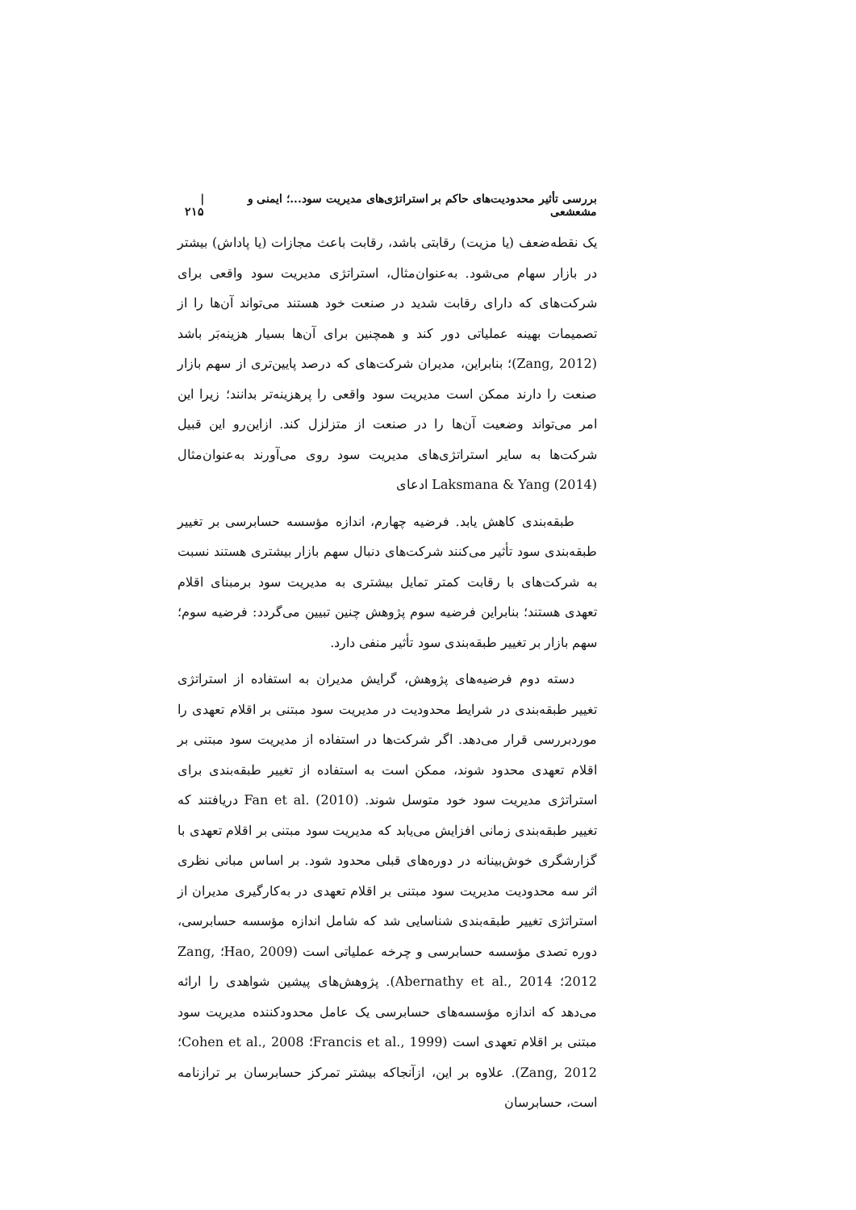بررسی تأثیر محدودیت‌های حاکم بر استراتژی‌های مدیریت سود...؛ ایمنی و مشعشعی | ۲۱۵
یک نقطه‌ضعف (یا مزیت) رقابتی باشد، رقابت باعث مجازات (یا پاداش) بیشتر در بازار سهام می‌شود. به‌عنوان‌مثال، استراتژی مدیریت سود واقعی برای شرکت‌های که دارای رقابت شدید در صنعت خود هستند می‌تواند آن‌ها را از تصمیمات بهینه عملیاتی دور کند و همچنین برای آن‌ها بسیار هزینه‌بَر باشد (Zang, 2012)؛ بنابراین، مدیران شرکت‌های که درصد پایین‌تری از سهم بازار صنعت را دارند ممکن است مدیریت سود واقعی را پرهزینه‌تر بدانند؛ زیرا این امر می‌تواند وضعیت آن‌ها را در صنعت از متزلزل کند. ازاین‌رو این قبیل شرکت‌ها به سایر استراتژی‌های مدیریت سود روی می‌آورند به‌عنوان‌مثال Laksmana & Yang (2014) ادعای
طبقه‌بندی کاهش یابد. فرضیه چهارم، اندازه مؤسسه حسابرسی بر تغییر طبقه‌بندی سود تأثیر می‌کنند شرکت‌های دنبال سهم بازار بیشتری هستند نسبت به شرکت‌های با رقابت کمتر تمایل بیشتری به مدیریت سود برمبنای اقلام تعهدی هستند؛ بنابراین فرضیه سوم پژوهش چنین تبیین می‌گردد: فرضیه سوم؛ سهم بازار بر تغییر طبقه‌بندی سود تأثیر منفی دارد.
دسته دوم فرضیه‌های پژوهش، گرایش مدیران به استفاده از استراتژی تغییر طبقه‌بندی در شرایط محدودیت در مدیریت سود مبتنی بر اقلام تعهدی را موردبررسی قرار می‌دهد. اگر شرکت‌ها در استفاده از مدیریت سود مبتنی بر اقلام تعهدی محدود شوند، ممکن است به استفاده از تغییر طبقه‌بندی برای استراتژی مدیریت سود خود متوسل شوند. Fan et al. (2010) دریافتند که تغییر طبقه‌بندی زمانی افزایش می‌یابد که مدیریت سود مبتنی بر اقلام تعهدی با گزارشگری خوش‌بینانه در دوره‌های قبلی محدود شود. بر اساس مبانی نظری اثر سه محدودیت مدیریت سود مبتنی بر اقلام تعهدی در به‌کارگیری مدیران از استراتژی تغییر طبقه‌بندی شناسایی شد که شامل اندازه مؤسسه حسابرسی، دوره تصدی مؤسسه حسابرسی و چرخه عملیاتی است (Hao, 2009؛ Zang, 2012؛ Abernathy et al., 2014). پژوهش‌های پیشین شواهدی را ارائه می‌دهد که اندازه مؤسسه‌های حسابرسی یک عامل محدودکننده مدیریت سود مبتنی بر اقلام تعهدی است (Francis et al., 1999؛ Cohen et al., 2008؛ Zang, 2012). علاوه بر این، ازآنجاکه بیشتر تمرکز حسابرسان بر ترازنامه است، حسابرسان